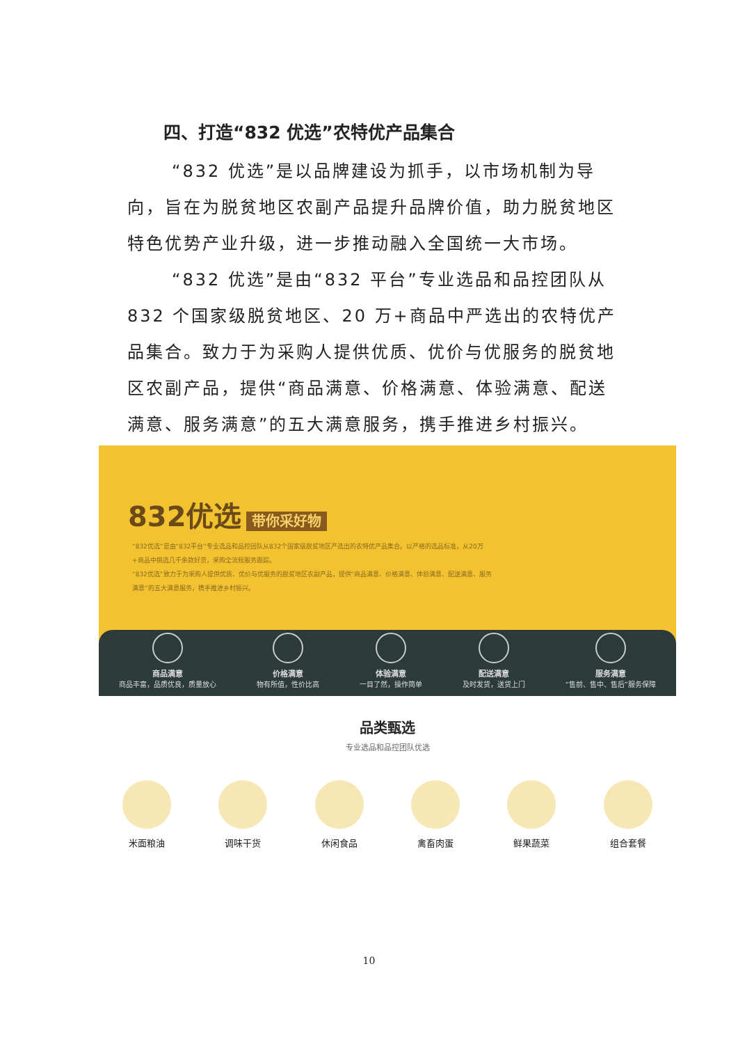四、打造“832 优选”农特优产品集合
“832 优选”是以品牌建设为抓手，以市场机制为导向，旨在为脱贫地区农副产品提升品牌价值，助力脱贫地区特色优势产业升级，进一步推动融入全国统一大市场。
“832 优选”是由“832 平台”专业选品和品控团队从832 个国家级脱贫地区、20 万+商品中严选出的农特优产品集合。致力于为采购人提供优质、优价与优服务的脱贫地区农副产品，提供“商品满意、价格满意、体验满意、配送满意、服务满意”的五大满意服务，携手推进乡村振兴。
832优选 带你采好物
“832优选”是由“832平台”专业选品和品控团队从832个国家级脱贫地区严选出的农特优产品集合。以严格的选品标准，从20万+商品中挑选几千余款好货，采购全流程服务跟踪。
“832优选”致力于为采购人提供优质、优价与优服务的脱贫地区农副产品，提供“商品满意、价格满意、体验满意、配送满意、服务满意”的五大满意服务，携手推进乡村振兴。
商品满意
商品丰富，品质优良，质量放心
价格满意
物有所值，性价比高
体验满意
一目了然，操作简单
配送满意
及时发货，送货上门
服务满意
“售前、售中、售后”服务保障
品类甄选
专业选品和品控团队优选
米面粮油 调味干货 休闲食品 禽畜肉蛋 鲜果蔬菜 组合套餐
10